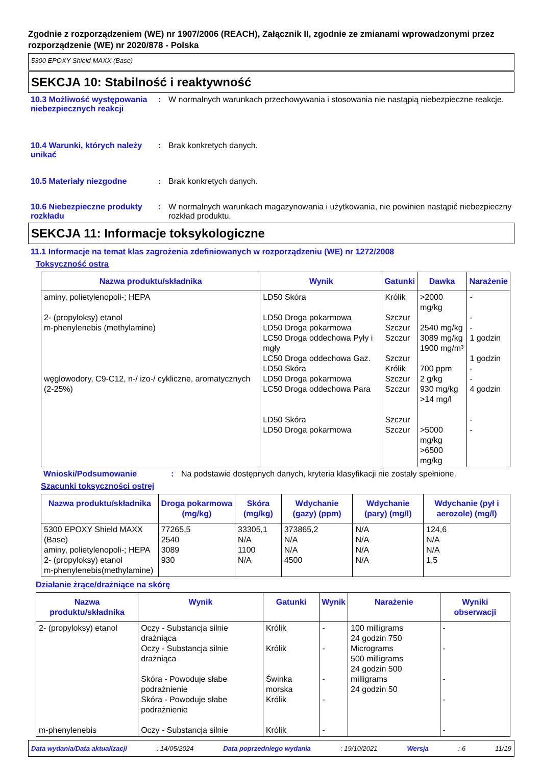Zgodnie z rozporządzeniem (WE) nr 1907/2006 (REACH), Załącznik II, zgodnie ze zmianami wprowadzonymi przez rozporządzenie (WE) nr 2020/878 - Polska
5300 EPOXY Shield MAXX (Base)
SEKCJA 10: Stabilność i reaktywność
10.3 Możliwość występowania niebezpiecznych reakcji
: W normalnych warunkach przechowywania i stosowania nie nastąpią niebezpieczne reakcje.
10.4 Warunki, których należy unikać
: Brak konkretych danych.
10.5 Materiały niezgodne : Brak konkretych danych.
10.6 Niebezpieczne produkty rozkładu
: W normalnych warunkach magazynowania i użytkowania, nie powinien nastąpić niebezpieczny rozkład produktu.
SEKCJA 11: Informacje toksykologiczne
11.1 Informacje na temat klas zagrożenia zdefiniowanych w rozporządzeniu (WE) nr 1272/2008
Toksyczność ostra
| Nazwa produktu/składnika | Wynik | Gatunki | Dawka | Narażenie |
| --- | --- | --- | --- | --- |
| aminy, polietylenopoli-; HEPA 2- (propyloksy) etanol m-phenylenebis (methylamine) węglowodory, C9-C12, n-/ izo-/ cykliczne, aromatycznych (2-25%) | LD50 Skóra LD50 Droga pokarmowa LD50 Droga pokarmowa LC50 Droga oddechowa Pyły i mgły LC50 Droga oddechowa Gaz. LD50 Skóra LD50 Droga pokarmowa LC50 Droga oddechowa Para LD50 Skóra LD50 Droga pokarmowa | Królik Szczur Szczur Szczur Szczur Królik Szczur Szczur Szczur Szczur | >2000 mg/kg 2540 mg/kg 3089 mg/kg 1900 mg/m³ 700 ppm 2 g/kg 930 mg/kg >14 mg/l >5000 mg/kg >6500 mg/kg | - - - 1 godzin 1 godzin - - 4 godzin - - |
Wnioski/Podsumowanie : Na podstawie dostępnych danych, kryteria klasyfikacji nie zostały spełnione.
Szacunki toksyczności ostrej
| Nazwa produktu/składnika | Droga pokarmowa (mg/kg) | Skóra (mg/kg) | Wdychanie (gazy) (ppm) | Wdychanie (pary) (mg/l) | Wdychanie (pył i aerozole) (mg/l) |
| --- | --- | --- | --- | --- | --- |
| 5300 EPOXY Shield MAXX (Base) aminy, polietylenopoli-; HEPA 2- (propyloksy) etanol m-phenylenebis(methylamine) | 77265,5 2540 3089 930 | 33305,1 N/A 1100 N/A | 373865,2 N/A N/A 4500 | N/A N/A N/A N/A | 124,6 N/A N/A 1,5 |
Działanie żrące/drażniące na skórę
| Nazwa produktu/składnika | Wynik | Gatunki | Wynik | Narażenie | Wyniki obserwacji |
| --- | --- | --- | --- | --- | --- |
| 2- (propyloksy) etanol m-phenylenebis | Oczy - Substancja silnie drażniąca Oczy - Substancja silnie drażniąca Skóra - Powoduje słabe podrażnienie Skóra - Powoduje słabe podrażnienie Oczy - Substancja silnie | Królik Królik Świnka morska Królik Królik | - - - - - | 100 milligrams 24 godzin 750 Micrograms 500 milligrams 24 godzin 500 milligrams 24 godzin 50 | - - - - - |
Data wydania/Data aktualizacji: 14/05/2024 Data poprzedniego wydania: 19/10/2021 Wersja: 6 11/19